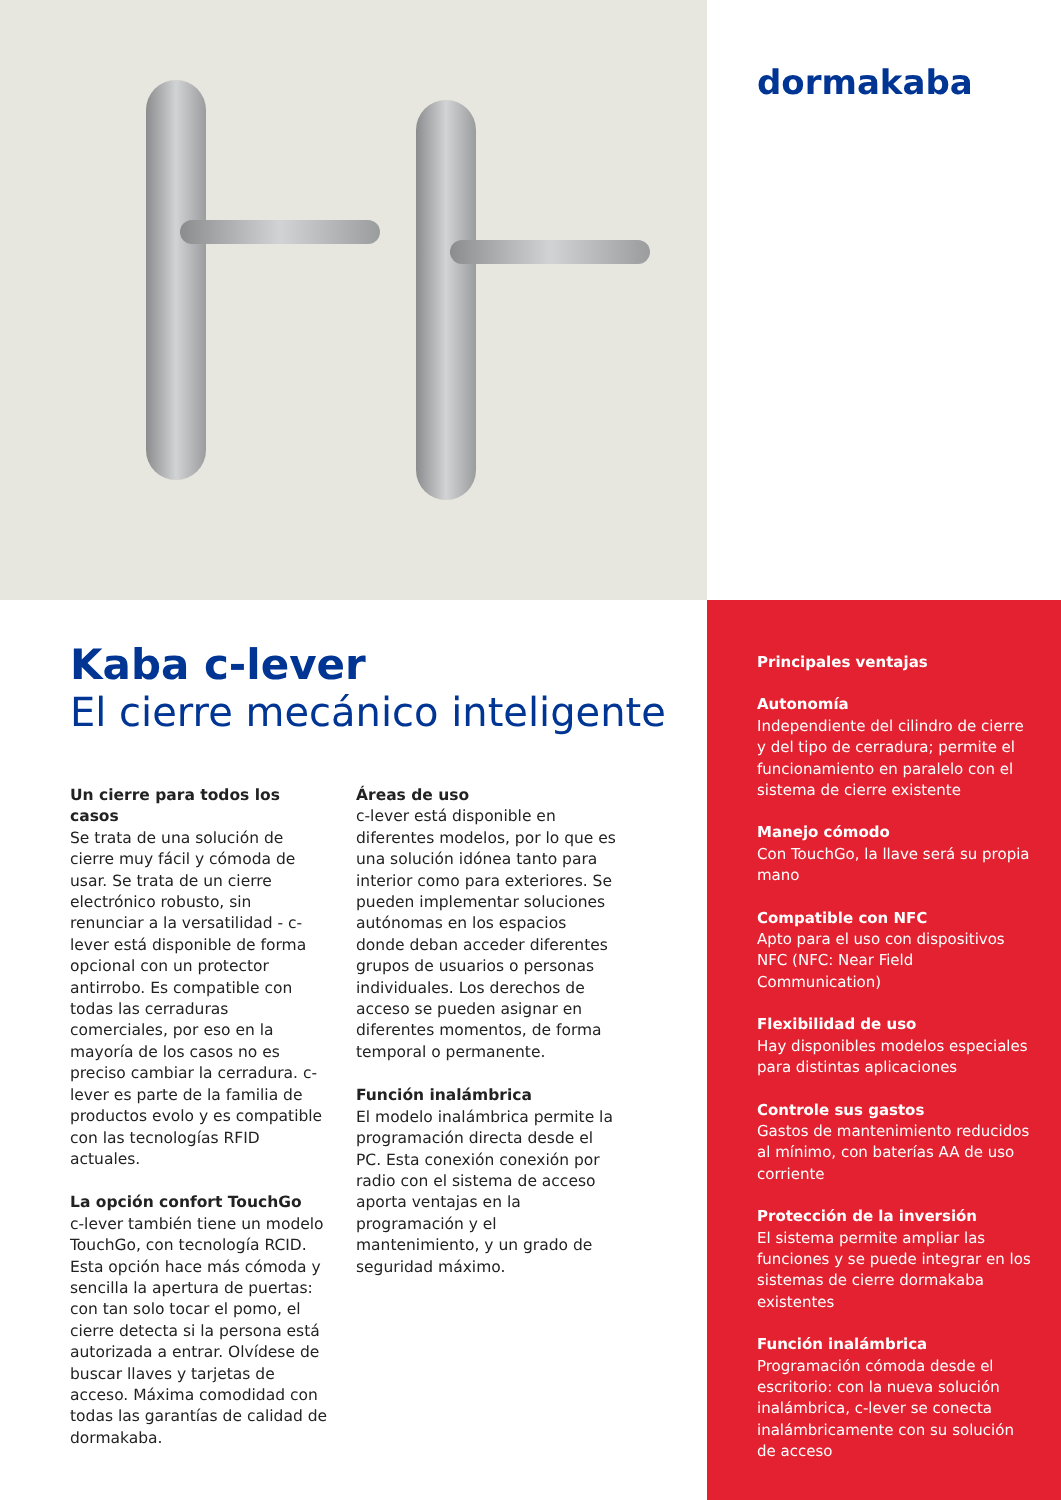dormakaba
Kaba c-lever
El cierre mecánico inteligente
Un cierre para todos los casos
Se trata de una solución de cierre muy fácil y cómoda de usar. Se trata de un cierre electrónico robusto, sin renunciar a la versatilidad - c-lever está disponible de forma opcional con un protector antirrobo. Es compatible con todas las cerraduras comerciales, por eso en la mayoría de los casos no es preciso cambiar la cerradura. c-lever es parte de la familia de productos evolo y es compatible con las tecnologías RFID actuales.
La opción confort TouchGo
c-lever también tiene un modelo TouchGo, con tecnología RCID. Esta opción hace más cómoda y sencilla la apertura de puertas: con tan solo tocar el pomo, el cierre detecta si la persona está autorizada a entrar. Olvídese de buscar llaves y tarjetas de acceso. Máxima comodidad con todas las garantías de calidad de dormakaba.
Áreas de uso
c-lever está disponible en diferentes modelos, por lo que es una solución idónea tanto para interior como para exteriores. Se pueden implementar soluciones autónomas en los espacios donde deban acceder diferentes grupos de usuarios o personas individuales. Los derechos de acceso se pueden asignar en diferentes momentos, de forma temporal o permanente.
Función inalámbrica
El modelo inalámbrica permite la programación directa desde el PC. Esta conexión conexión por radio con el sistema de acceso aporta ventajas en la programación y el mantenimiento, y un grado de seguridad máximo.
Principales ventajas
Autonomía
Independiente del cilindro de cierre y del tipo de cerradura; permite el funcionamiento en paralelo con el sistema de cierre existente
Manejo cómodo
Con TouchGo, la llave será su propia mano
Compatible con NFC
Apto para el uso con dispositivos NFC (NFC: Near Field Communication)
Flexibilidad de uso
Hay disponibles modelos especiales para distintas aplicaciones
Controle sus gastos
Gastos de mantenimiento reducidos al mínimo, con baterías AA de uso corriente
Protección de la inversión
El sistema permite ampliar las funciones y se puede integrar en los sistemas de cierre dormakaba existentes
Función inalámbrica
Programación cómoda desde el escritorio: con la nueva solución inalámbrica, c-lever se conecta inalámbricamente con su solución de acceso